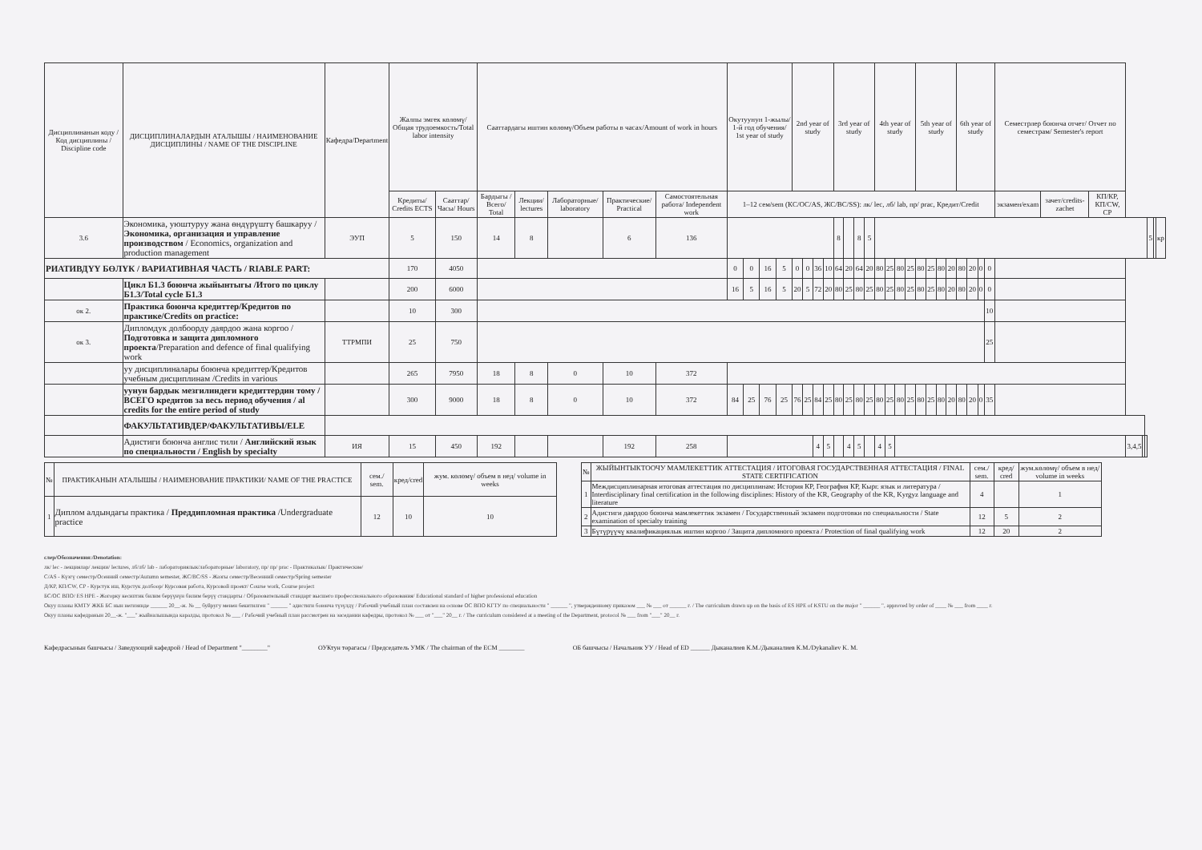| Дисциплинанын коду / Код дисциплины / Discipline code | ДИСЦИПЛИНАЛАРДЫН АТАЛЫШЫ / НАИМЕНОВАНИЕ ДИСЦИПЛИНЫ / NAME OF THE DISCIPLINE | Кафедра/Department | Жалпы эмгек көлөмү/Общая трудоемкость/Total labor intensity | | Сааттардагы иштин көлөмү/Объем работы в часах/Amount of work in hours | | | | | Окутуунун 1-жылы/ 1-й год обучения/ 1st year of study | | | | 2nd year of study | | | | 3rd year of study | | | | 4th year of study | | | | 5th year of study | | | | 6th year of study | | | | Семестрлер боюнча отчет/ Отчет по семестрам/ Semester's report | | | | | | | | |
| --- | --- | --- | --- | --- | --- | --- | --- | --- | --- | --- | --- | --- | --- | --- | --- | --- | --- | --- | --- | --- | --- | --- | --- | --- | --- | --- | --- | --- | --- | --- | --- | --- | --- | --- | --- | --- | --- | --- | --- | --- | --- | --- |
| | | | Кредиты/ Credits ECTS | Сааттар/ Часы/ Hours | Бардыгы / Всего/ Total | Лекции/ lectures | Лабораторные/ laboratory | Практические/ Practical | Самостоятельная работа/ Independent work | 1–12 сем/sem (КС/ОС/AS, ЖС/ВС/SS): лк/ lec, лб/ lab, пр/ prac, Кредит/Credit | | | | | | | | | | | | | | | | | | | | | | | | экзамен/exam | зачет/credits-zachet | КП/КР, КП/CW, CP | | | | | | |
| 3.6 | Экономика, уюштуруу жана өндүрүштү башкаруу / Экономика, организация и управление производством / Economics, organization and production management | ЭУП | 5 | 150 | 14 | 8 | | 6 | 136 | | | | | | | | | 8 | | 8 | 5 | | | | | | | | | | | | | | | | | | | 5 | | кр |
| РИАТИВДҮҮ БӨЛҮК / ВАРИАТИВНАЯ ЧАСТЬ / RIABLE PART: | | | 170 | 4050 | | | | | | 0 | 0 | 16 | 5 | 0 | 0 | 36 | 10 | 64 | 20 | 64 | 20 | 80 | 25 | 80 | 25 | 80 | 25 | 80 | 20 | 80 | 20 | 0 | 0 | | | | | | | | | |
| | Цикл Б1.3 боюнча жыйынтыгы /Итого по циклу Б1.3/Total cycle Б1.3 | | 200 | 6000 | | | | | | 16 | 5 | 16 | 5 | 20 | 5 | 72 | 20 | 80 | 25 | 80 | 25 | 80 | 25 | 80 | 25 | 80 | 25 | 80 | 20 | 80 | 20 | 0 | 0 | | | | | | | | | |
| ок 2. | Практика боюнча кредиттер/Кредитов по практике/Credits on practice: | | 10 | 300 | | | | | | | | | | | | | | | | | | | | | | | | | | | | | 10 | | | | | | | | | |
| ок 3. | Дипломдук долбоорду даярдоо жана коргоо / Подготовка и защита дипломного проекта /Preparation and defence of final qualifying work | ТТРМПИ | 25 | 750 | | | | | | | | | | | | | | | | | | | | | | | | | | | | | 25 | | | | | | | | | |
| | уу дисциплиналары боюнча кредиттер/Кредитов учебным дисциплинам /Credits in various | | 265 | 7950 | 18 | 8 | 0 | 10 | 372 | | | | | | | | | | | | | | | | | | | | | | | | | | | | | | | | | |
| | уунун бардык мезгилиндеги кредиттердин тому / ВСЕГО кредитов за весь период обучения / al credits for the entire period of study | | 300 | 9000 | 18 | 8 | 0 | 10 | 372 | 84 | 25 | 76 | 25 | 76 | 25 | 84 | 25 | 80 | 25 | 80 | 25 | 80 | 25 | 80 | 25 | 80 | 25 | 80 | 20 | 80 | 20 | 0 | 35 | | | | | | | | | |
| | ФАКУЛЬТАТИВДЕР/ФАКУЛЬТАТИВЫ/ELE | | | | | | | | | | | | | | | | | | | | | | | | | | | | | | | | | | | | | | | | | |
| | Адистиги боюнча англис тили / Английский язык по специальности / English by specialty | ИЯ | 15 | 450 | 192 | | | 192 | 258 | | | | | | | 4 | 5 | | 4 | 5 | | 4 | 5 | | | | | | | | | | | | | | 3,4,5 | | | | | |
| № | ПРАКТИКАНЫН АТАЛЫШЫ / НАИМЕНОВАНИЕ ПРАКТИКИ/ NAME OF THE PRACTICE | сем./ sem. | кред/cred | жум. көлөмү/ объем в нед/ volume in weeks |
| --- | --- | --- | --- | --- |
| 1 | Диплом алдындагы практика / Преддипломная практика /Undergraduate practice | 12 | 10 | 10 |
| № | ЖЫЙЫНТЫКТООЧУ МАМЛЕКЕТТИК АТТЕСТАЦИЯ / ИТОГОВАЯ ГОСУДАРСТВЕННАЯ АТТЕСТАЦИЯ / FINAL STATE CERTIFICATION | сем./ sem. | кред/ cred | жум.көлөмү/ объем в нед/ volume in weeks |
| --- | --- | --- | --- | --- |
| 1 | Междисциплинарная итоговая аттестация по дисциплинам: История КР, География КР, Кырг. язык и литература / Interdisciplinary final certification in the following disciplines: History of the KR, Geography of the KR, Kyrgyz language and literature | 4 | | 1 |
| 2 | Адистиги даярдоо боюнча мамлекеттик экзамен / Государственный экзамен подготовки по специальности / State examination of specialty training | 12 | 5 | 2 |
| 3 | Бүтүрүүчү квалификациялык иштин коргоо / Защита дипломного проекта / Protection of final qualifying work | 12 | 20 | 2 |
слер/Обозначения:/Denotation:
лк/ lec - лекциялар/ лекции/ lectures, лб/лб/ lab - лабораториялык/лабораторные/ laboratory, пр/ пр/ prac - Практикалык/ Практические/
С/AS - Күзгү семестр/Осенний семестр/Autumn semester, ЖС/ВС/SS - Жазгы семестр/Весенний семестр/Spring semester
Д/КР, КП/CW, CP - Курстук иш, Курстук долбоор/ Курсовая работа, Курсовой проект/ Course work, Course project
БС/ОС ВПО/ ES HPE - Жогорку кесиптик билим берүүнүн билим берүү стандарты / Образовательный стандарт высшего профессионального образования/ Educational standard of higher professional education
Окуу планы КМТУ ЖКБ БС нын негизинде ______ 20__-ж. № __ буйругу менен бекитилген " ______ " адистиги боюнча түзүлдү / Рабочий учебный план составлен на основе ОС ВПО КГТУ по специальности " ______ ", утвержденному приказом ___ № ___ от ______ г. / The curriculum drawn up on the basis of ES HPE of KSTU on the major " ______ ", approved by order of ____ № ___ from ____ г.
Окуу планы кафедранын 20__-ж. "___" жыйналышында каралды, протокол № ___ / Рабочий учебный план рассмотрен на заседании кафедры, протокол № ___ от "___" 20__ г. / The curriculum considered at a meeting of the Department, protocol № ___ from "___" 20__ г.
Кафедрасынын башчысы / Заведующий кафедрой / Head of Department "________"
ОУКтун төрагасы / Председатель УМК / The chairman of the ECM ________
ОБ башчысы / Начальник УУ / Head of ED ______ Дыканалиев К.М./Дыканалиев К.М./Dykanaliev K. M.